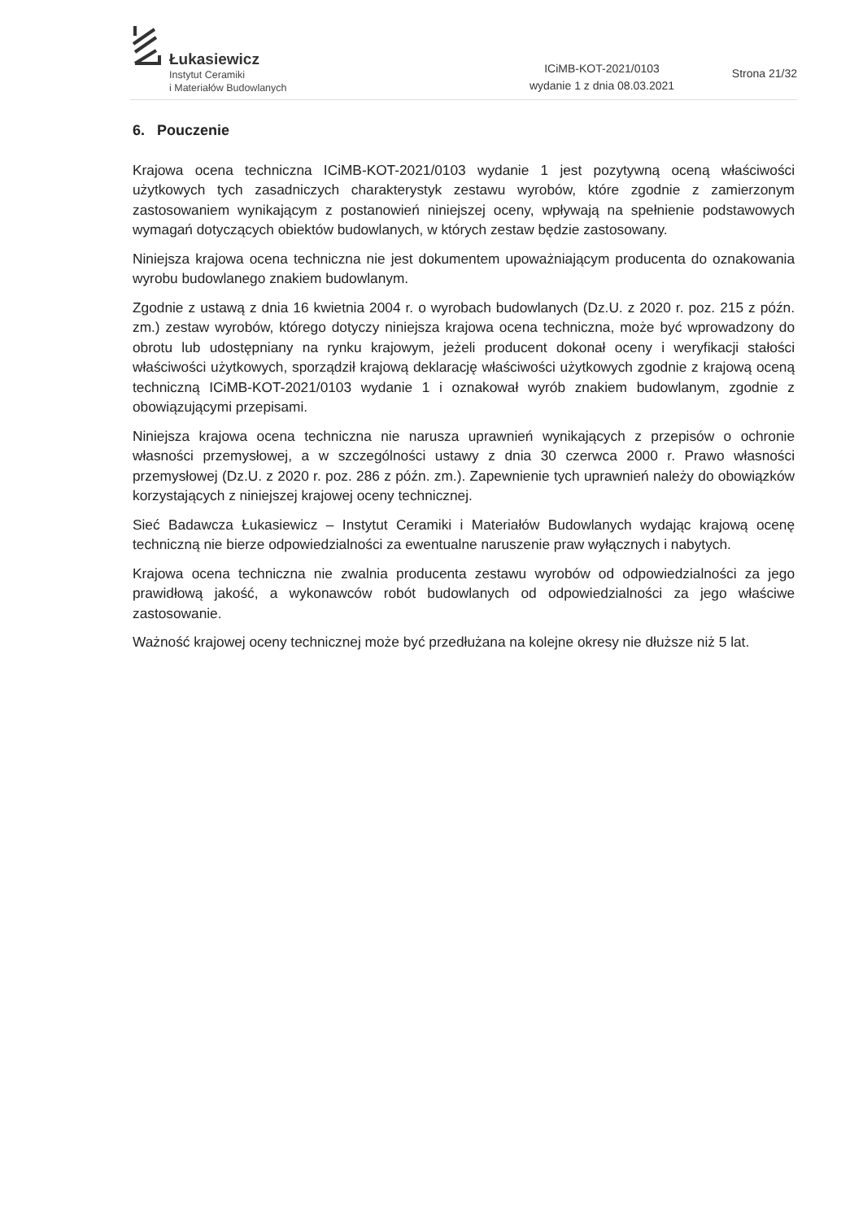Łukasiewicz
Instytut Ceramiki
i Materiałów Budowlanych
ICiMB-KOT-2021/0103
wydanie 1 z dnia 08.03.2021
Strona 21/32
6. Pouczenie
Krajowa ocena techniczna ICiMB-KOT-2021/0103 wydanie 1 jest pozytywną oceną właściwości użytkowych tych zasadniczych charakterystyk zestawu wyrobów, które zgodnie z zamierzonym zastosowaniem wynikającym z postanowień niniejszej oceny, wpływają na spełnienie podstawowych wymagań dotyczących obiektów budowlanych, w których zestaw będzie zastosowany.
Niniejsza krajowa ocena techniczna nie jest dokumentem upoważniającym producenta do oznakowania wyrobu budowlanego znakiem budowlanym.
Zgodnie z ustawą z dnia 16 kwietnia 2004 r. o wyrobach budowlanych (Dz.U. z 2020 r. poz. 215 z późn. zm.) zestaw wyrobów, którego dotyczy niniejsza krajowa ocena techniczna, może być wprowadzony do obrotu lub udostępniany na rynku krajowym, jeżeli producent dokonał oceny i weryfikacji stałości właściwości użytkowych, sporządził krajową deklarację właściwości użytkowych zgodnie z krajową oceną techniczną ICiMB-KOT-2021/0103 wydanie 1 i oznakował wyrób znakiem budowlanym, zgodnie z obowiązującymi przepisami.
Niniejsza krajowa ocena techniczna nie narusza uprawnień wynikających z przepisów o ochronie własności przemysłowej, a w szczególności ustawy z dnia 30 czerwca 2000 r. Prawo własności przemysłowej (Dz.U. z 2020 r. poz. 286 z późn. zm.). Zapewnienie tych uprawnień należy do obowiązków korzystających z niniejszej krajowej oceny technicznej.
Sieć Badawcza Łukasiewicz – Instytut Ceramiki i Materiałów Budowlanych wydając krajową ocenę techniczną nie bierze odpowiedzialności za ewentualne naruszenie praw wyłącznych i nabytych.
Krajowa ocena techniczna nie zwalnia producenta zestawu wyrobów od odpowiedzialności za jego prawidłową jakość, a wykonawców robót budowlanych od odpowiedzialności za jego właściwe zastosowanie.
Ważność krajowej oceny technicznej może być przedłużana na kolejne okresy nie dłuższe niż 5 lat.